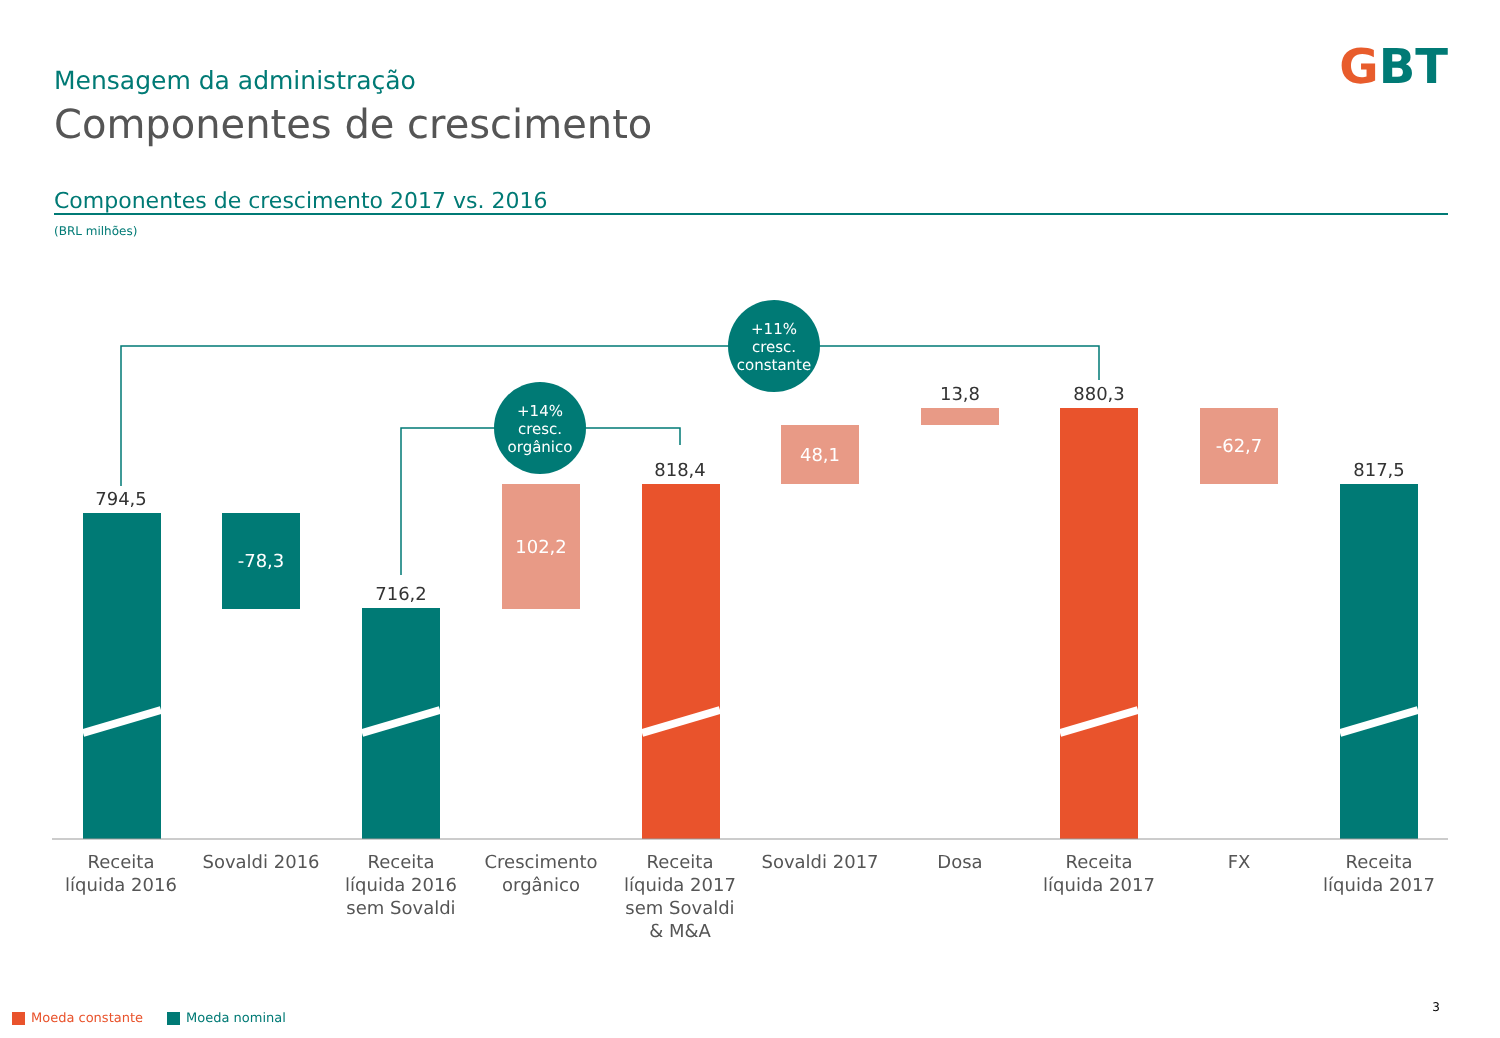Mensagem da administração
Componentes de crescimento
GBT
Componentes de crescimento 2017 vs. 2016
(BRL milhões)
+11%
cresc.
constante
+14%
cresc.
orgânico
794,5
716,2
818,4
13,8
880,3
817,5
-78,3
102,2
48,1
-62,7
Receita
líquida 2016
Sovaldi 2016
Receita
líquida 2016
sem Sovaldi
Crescimento
orgânico
Receita
líquida 2017
sem Sovaldi
& M&A
Sovaldi 2017
Dosa
Receita
líquida 2017
FX
Receita
líquida 2017
Moeda constante Moeda nominal
3